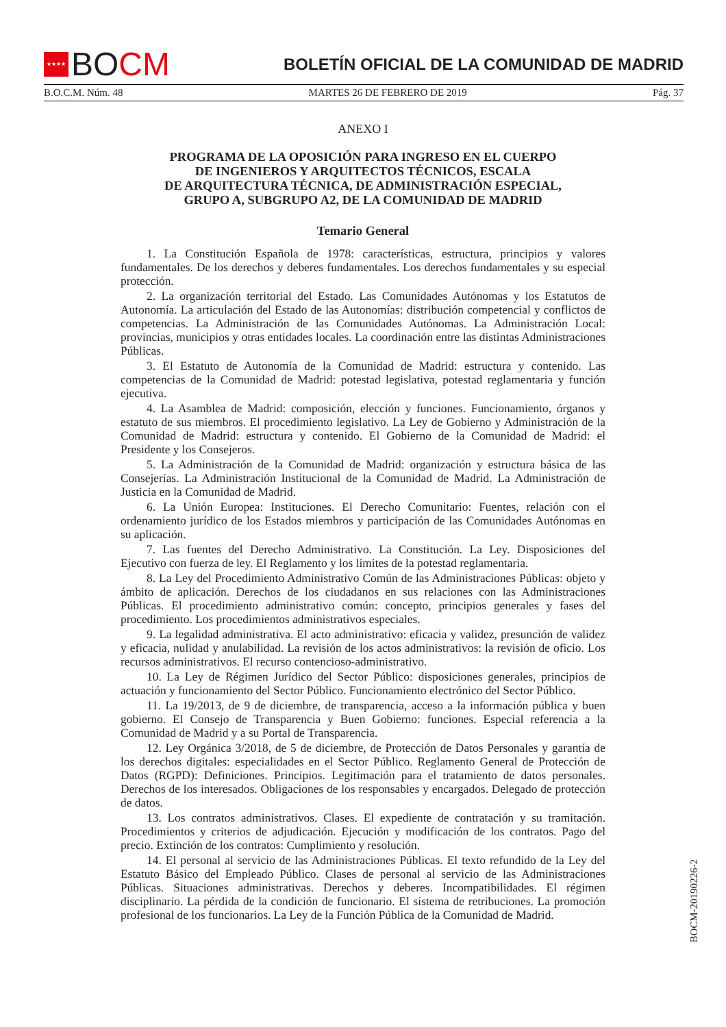★★★★ BO CM
BOLETÍN OFICIAL DE LA COMUNIDAD DE MADRID
B.O.C.M. Núm. 48 MARTES 26 DE FEBRERO DE 2019 Pág. 37
ANEXO I
PROGRAMA DE LA OPOSICIÓN PARA INGRESO EN EL CUERPO
DE INGENIEROS Y ARQUITECTOS TÉCNICOS, ESCALA
DE ARQUITECTURA TÉCNICA, DE ADMINISTRACIÓN ESPECIAL,
GRUPO A, SUBGRUPO A2, DE LA COMUNIDAD DE MADRID
Temario General
1. La Constitución Española de 1978: características, estructura, principios y valores fundamentales. De los derechos y deberes fundamentales. Los derechos fundamentales y su especial protección.
2. La organización territorial del Estado. Las Comunidades Autónomas y los Estatutos de Autonomía. La articulación del Estado de las Autonomías: distribución competencial y conflictos de competencias. La Administración de las Comunidades Autónomas. La Administración Local: provincias, municipios y otras entidades locales. La coordinación entre las distintas Administraciones Públicas.
3. El Estatuto de Autonomía de la Comunidad de Madrid: estructura y contenido. Las competencias de la Comunidad de Madrid: potestad legislativa, potestad reglamentaria y función ejecutiva.
4. La Asamblea de Madrid: composición, elección y funciones. Funcionamiento, órganos y estatuto de sus miembros. El procedimiento legislativo. La Ley de Gobierno y Administración de la Comunidad de Madrid: estructura y contenido. El Gobierno de la Comunidad de Madrid: el Presidente y los Consejeros.
5. La Administración de la Comunidad de Madrid: organización y estructura básica de las Consejerías. La Administración Institucional de la Comunidad de Madrid. La Administración de Justicia en la Comunidad de Madrid.
6. La Unión Europea: Instituciones. El Derecho Comunitario: Fuentes, relación con el ordenamiento jurídico de los Estados miembros y participación de las Comunidades Autónomas en su aplicación.
7. Las fuentes del Derecho Administrativo. La Constitución. La Ley. Disposiciones del Ejecutivo con fuerza de ley. El Reglamento y los límites de la potestad reglamentaria.
8. La Ley del Procedimiento Administrativo Común de las Administraciones Públicas: objeto y ámbito de aplicación. Derechos de los ciudadanos en sus relaciones con las Administraciones Públicas. El procedimiento administrativo común: concepto, principios generales y fases del procedimiento. Los procedimientos administrativos especiales.
9. La legalidad administrativa. El acto administrativo: eficacia y validez, presunción de validez y eficacia, nulidad y anulabilidad. La revisión de los actos administrativos: la revisión de oficio. Los recursos administrativos. El recurso contencioso-administrativo.
10. La Ley de Régimen Jurídico del Sector Público: disposiciones generales, principios de actuación y funcionamiento del Sector Público. Funcionamiento electrónico del Sector Público.
11. La 19/2013, de 9 de diciembre, de transparencia, acceso a la información pública y buen gobierno. El Consejo de Transparencia y Buen Gobierno: funciones. Especial referencia a la Comunidad de Madrid y a su Portal de Transparencia.
12. Ley Orgánica 3/2018, de 5 de diciembre, de Protección de Datos Personales y garantía de los derechos digitales: especialidades en el Sector Público. Reglamento General de Protección de Datos (RGPD): Definiciones. Principios. Legitimación para el tratamiento de datos personales. Derechos de los interesados. Obligaciones de los responsables y encargados. Delegado de protección de datos.
13. Los contratos administrativos. Clases. El expediente de contratación y su tramitación. Procedimientos y criterios de adjudicación. Ejecución y modificación de los contratos. Pago del precio. Extinción de los contratos: Cumplimiento y resolución.
14. El personal al servicio de las Administraciones Públicas. El texto refundido de la Ley del Estatuto Básico del Empleado Público. Clases de personal al servicio de las Administraciones Públicas. Situaciones administrativas. Derechos y deberes. Incompatibilidades. El régimen disciplinario. La pérdida de la condición de funcionario. El sistema de retribuciones. La promoción profesional de los funcionarios. La Ley de la Función Pública de la Comunidad de Madrid.
BOCM-20190226-2